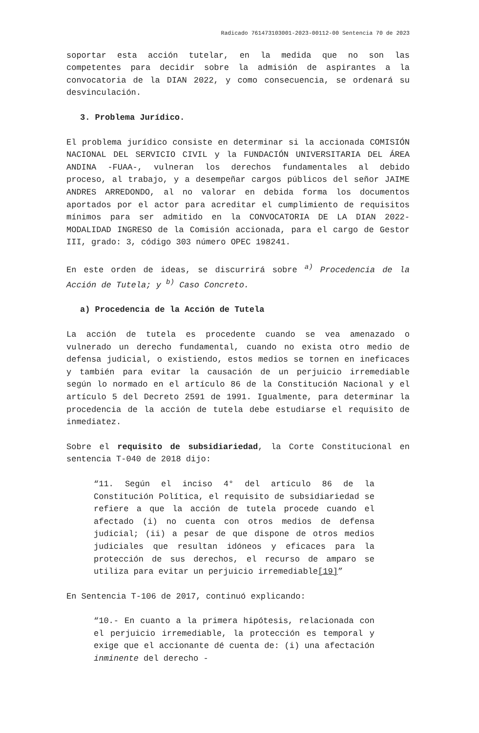Radicado 761473103001-2023-00112-00 Sentencia 70 de 2023
soportar esta acción tutelar, en la medida que no son las competentes para decidir sobre la admisión de aspirantes a la convocatoria de la DIAN 2022, y como consecuencia, se ordenará su desvinculación.
3. Problema Jurídico.
El problema jurídico consiste en determinar si la accionada COMISIÓN NACIONAL DEL SERVICIO CIVIL y la FUNDACIÓN UNIVERSITARIA DEL ÁREA ANDINA -FUAA-, vulneran los derechos fundamentales al debido proceso, al trabajo, y a desempeñar cargos públicos del señor JAIME ANDRES ARREDONDO, al no valorar en debida forma los documentos aportados por el actor para acreditar el cumplimiento de requisitos mínimos para ser admitido en la CONVOCATORIA DE LA DIAN 2022- MODALIDAD INGRESO de la Comisión accionada, para el cargo de Gestor III, grado: 3, código 303 número OPEC 198241.
En este orden de ideas, se discurrirá sobre <sup>a)</sup> Procedencia de la Acción de Tutela; y <sup>b)</sup> Caso Concreto.
a) Procedencia de la Acción de Tutela
La acción de tutela es procedente cuando se vea amenazado o vulnerado un derecho fundamental, cuando no exista otro medio de defensa judicial, o existiendo, estos medios se tornen en ineficaces y también para evitar la causación de un perjuicio irremediable según lo normado en el artículo 86 de la Constitución Nacional y el artículo 5 del Decreto 2591 de 1991. Igualmente, para determinar la procedencia de la acción de tutela debe estudiarse el requisito de inmediatez.
Sobre el requisito de subsidiariedad, la Corte Constitucional en sentencia T-040 de 2018 dijo:
“11. Según el inciso 4° del artículo 86 de la Constitución Política, el requisito de subsidiariedad se refiere a que la acción de tutela procede cuando el afectado (i) no cuenta con otros medios de defensa judicial; (ii) a pesar de que dispone de otros medios judiciales que resultan idóneos y eficaces para la protección de sus derechos, el recurso de amparo se utiliza para evitar un perjuicio irremediable[19]”
En Sentencia T-106 de 2017, continuó explicando:
“10.- En cuanto a la primera hipótesis, relacionada con el perjuicio irremediable, la protección es temporal y exige que el accionante dé cuenta de: (i) una afectación inminente del derecho -